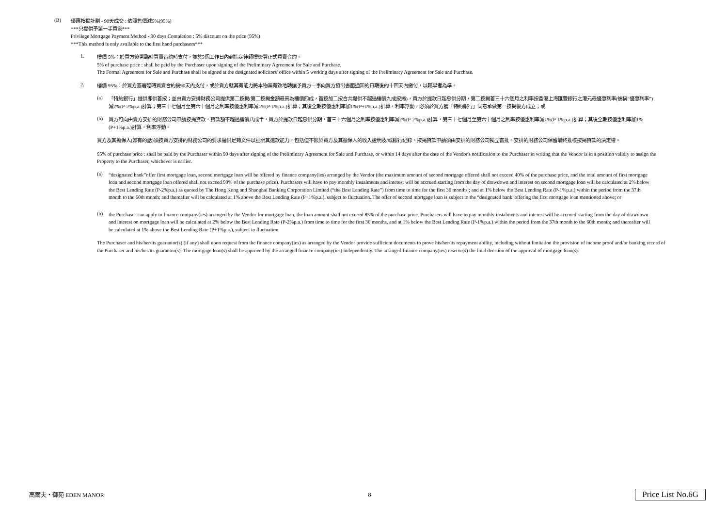(B)
優惠按揭計劃 - 90天成交 : 依照售價減5%(95%)
***只提供予第一手買家***
Privilege Mortgage Payment Method - 90 days Completion : 5% discount on the price (95%)
***This method is only available to the first hand purchasers***
1.
樓價 5%：於買方簽署臨時買賣合約時支付，並於5個工作日內到指定律師樓簽署正式買賣合約。
5% of purchase price : shall be paid by the Purchaser upon signing of the Preliminary Agreement for Sale and Purchase.
The Formal Agreement for Sale and Purchase shall be signed at the designated solicitors' office within 5 working days after signing of the Preliminary Agreement for Sale and Purchase.
2.
樓價 95%：於買方簽署臨時買賣合約後90天內支付，或於賣方就其有能力將本物業有效地轉讓予買方一事向買方發出書面通知的日期後的十四天內繳付，以較早者為準。
(a)
「特約銀行」提供即供首按；並由賣方安排財務公司提供第二按揭(第二按揭金額最高為樓價四成，首按加二按合共提供不超過樓價九成按揭)，買方於提款日起息供分期，第二按揭首三十六個月之利率按香港上海匯豐銀行之港元最優惠利率(後稱“優惠利率”)減2%(P-2%p.a.)計算；第三十七個月至第六十個月之利率按優惠利率減1%(P-1%p.a.)計算；其後全期按優惠利率加1%(P+1%p.a.)計算，利率浮動，必須於買方獲「特約銀行」同意承做第一按揭後方成立；或
(b)
買方可向由賣方安排的財務公司申請按揭貸款，貸款額不超過樓價八成半，買方於提款日起息供分期，首三十六個月之利率按優惠利率減2%(P-2%p.a.)計算，第三十七個月至第六十個月之利率按優惠利率減1%(P-1%p.a.)計算；其後全期按優惠利率加1%(P+1%p.a.)計算，利率浮動。
買方及其擔保人(如有的話)須按賣方安排的財務公司的要求提供足夠文件以証明其還款能力，包括但不限於買方及其擔保人的收入證明及/或銀行紀錄。按揭貸款申請須由安排的財務公司獨立審批。安排的財務公司保留最終批核按揭貸款的決定權。
95% of purchase price : shall be paid by the Purchaser within 90 days after signing of the Preliminary Agreement for Sale and Purchase, or within 14 days after the date of the Vendor's notification to the Purchaser in writing that the Vendor is in a position validly to assign the Property to the Purchaser, whichever is earlier.
(a)
“designated bank”offer first mortgage loan, second mortgage loan will be offered by finance company(ies) arranged by the Vendor (the maximum amount of second mortgage offered shall not exceed 40% of the purchase price, and the total amount of first mortgage loan and second mortgage loan offered shall not exceed 90% of the purchase price). Purchasers will have to pay monthly instalments and interest will be accrued starting from the day of drawdown and interest on second mortgage loan will be calculated at 2% below the Best Lending Rate (P-2%p.a.) as quoted by The Hong Kong and Shanghai Banking Corporation Limited (“the Best Lending Rate”) from time to time for the first 36 months ; and at 1% below the Best Lending Rate (P-1%p.a.) within the period from the 37th month to the 60th month; and thereafter will be calculated at 1% above the Best Lending Rate (P+1%p.a.), subject to fluctuation. The offer of second mortgage loan is subject to the “designated bank”offering the first mortgage loan mentioned above; or
(b)
the Purchaser can apply to finance company(ies) arranged by the Vendor for mortgage loan, the loan amount shall not exceed 85% of the purchase price. Purchasers will have to pay monthly instalments and interest will be accrued starting from the day of drawdown and interest on mortgage loan will be calculated at 2% below the Best Lending Rate (P-2%p.a.) from time to time for the first 36 months, and at 1% below the Best Lending Rate (P-1%p.a.) within the period from the 37th month to the 60th month; and thereafter will be calculated at 1% above the Best Lending Rate (P+1%p.a.), subject to fluctuation.
The Purchaser and his/her/its guarantor(s) (if any) shall upon request from the finance company(ies) as arranged by the Vendor provide sufficient documents to prove his/her/its repayment ability, including without limitation the provision of income proof and/or banking record of the Purchaser and his/her/its guarantor(s). The mortgage loan(s) shall be approved by the arranged finance company(ies) independently. The arranged finance company(ies) reserve(s) the final decision of the approval of mortgage loan(s).
高爾夫・御苑 EDEN MANOR 8 Price List No.6G